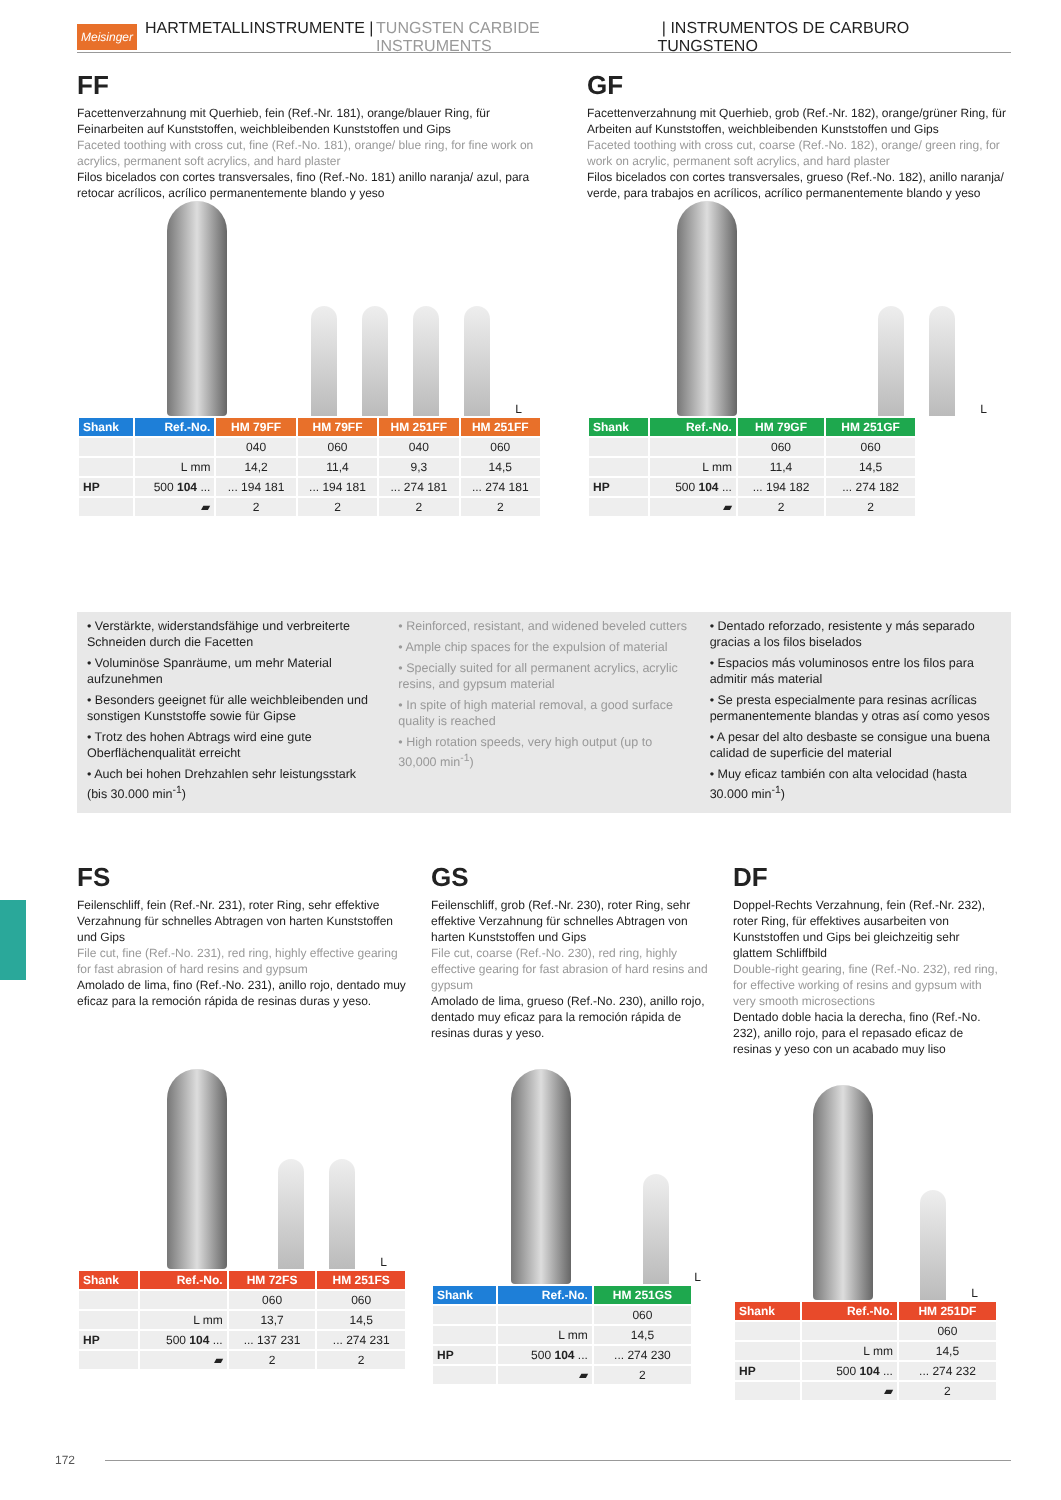Meisinger HARTMETALLINSTRUMENTE | TUNGSTEN CARBIDE INSTRUMENTS | INSTRUMENTOS DE CARBURO TUNGSTENO
FF
Facettenverzahnung mit Querhieb, fein (Ref.-Nr. 181), orange/blauer Ring, für Feinarbeiten auf Kunststoffen, weichbleibenden Kunststoffen und Gips
Faceted toothing with cross cut, fine (Ref.-No. 181), orange/ blue ring, for fine work on acrylics, permanent soft acrylics, and hard plaster
Filos bicelados con cortes transversales, fino (Ref.-No. 181) anillo naranja/ azul, para retocar acrílicos, acrílico permanentemente blando y yeso
L
| Shank | Ref.-No. | HM 79FF | HM 79FF | HM 251FF | HM 251FF |
| --- | --- | --- | --- | --- | --- |
| | | 040 | 060 | 040 | 060 |
| | L mm | 14,2 | 11,4 | 9,3 | 14,5 |
| HP | 500 104 ... | ... 194 181 | ... 194 181 | ... 274 181 | ... 274 181 |
| | ▰ | 2 | 2 | 2 | 2 |
GF
Facettenverzahnung mit Querhieb, grob (Ref.-Nr. 182), orange/grüner Ring, für Arbeiten auf Kunststoffen, weichbleibenden Kunststoffen und Gips
Faceted toothing with cross cut, coarse (Ref.-No. 182), orange/ green ring, for work on acrylic, permanent soft acrylics, and hard plaster
Filos bicelados con cortes transversales, grueso (Ref.-No. 182), anillo naranja/ verde, para trabajos en acrílicos, acrílico permanentemente blando y yeso
L
| Shank | Ref.-No. | HM 79GF | HM 251GF |
| --- | --- | --- | --- |
| | | 060 | 060 |
| | L mm | 11,4 | 14,5 |
| HP | 500 104 ... | ... 194 182 | ... 274 182 |
| | ▰ | 2 | 2 |
• Verstärkte, widerstandsfähige und verbreiterte Schneiden durch die Facetten
• Voluminöse Spanräume, um mehr Material aufzunehmen
• Besonders geeignet für alle weichbleibenden und sonstigen Kunststoffe sowie für Gipse
• Trotz des hohen Abtrags wird eine gute Oberflächenqualität erreicht
• Auch bei hohen Drehzahlen sehr leistungsstark (bis 30.000 min<sup>-1</sup>)
• Reinforced, resistant, and widened beveled cutters
• Ample chip spaces for the expulsion of material
• Specially suited for all permanent acrylics, acrylic resins, and gypsum material
• In spite of high material removal, a good surface quality is reached
• High rotation speeds, very high output (up to 30,000 min<sup>-1</sup>)
• Dentado reforzado, resistente y más separado gracias a los filos biselados
• Espacios más voluminosos entre los filos para admitir más material
• Se presta especialmente para resinas acrílicas permanentemente blandas y otras así como yesos
• A pesar del alto desbaste se consigue una buena calidad de superficie del material
• Muy eficaz también con alta velocidad (hasta 30.000 min<sup>-1</sup>)
FS
Feilenschliff, fein (Ref.-Nr. 231), roter Ring, sehr effektive Verzahnung für schnelles Abtragen von harten Kunststoffen und Gips
File cut, fine (Ref.-No. 231), red ring, highly effective gearing for fast abrasion of hard resins and gypsum
Amolado de lima, fino (Ref.-No. 231), anillo rojo, dentado muy eficaz para la remoción rápida de resinas duras y yeso.
L
| Shank | Ref.-No. | HM 72FS | HM 251FS |
| --- | --- | --- | --- |
| | | 060 | 060 |
| | L mm | 13,7 | 14,5 |
| HP | 500 104 ... | ... 137 231 | ... 274 231 |
| | ▰ | 2 | 2 |
GS
Feilenschliff, grob (Ref.-Nr. 230), roter Ring, sehr effektive Verzahnung für schnelles Abtragen von harten Kunststoffen und Gips
File cut, coarse (Ref.-No. 230), red ring, highly effective gearing for fast abrasion of hard resins and gypsum
Amolado de lima, grueso (Ref.-No. 230), anillo rojo, dentado muy eficaz para la remoción rápida de resinas duras y yeso.
L
| Shank | Ref.-No. | HM 251GS |
| --- | --- | --- |
| | | 060 |
| | L mm | 14,5 |
| HP | 500 104 ... | ... 274 230 |
| | ▰ | 2 |
DF
Doppel-Rechts Verzahnung, fein (Ref.-Nr. 232), roter Ring, für effektives ausarbeiten von Kunststoffen und Gips bei gleichzeitig sehr glattem Schliffbild
Double-right gearing, fine (Ref.-No. 232), red ring, for effective working of resins and gypsum with very smooth microsections
Dentado doble hacia la derecha, fino (Ref.-No. 232), anillo rojo, para el repasado eficaz de resinas y yeso con un acabado muy liso
L
| Shank | Ref.-No. | HM 251DF |
| --- | --- | --- |
| | | 060 |
| | L mm | 14,5 |
| HP | 500 104 ... | ... 274 232 |
| | ▰ | 2 |
172